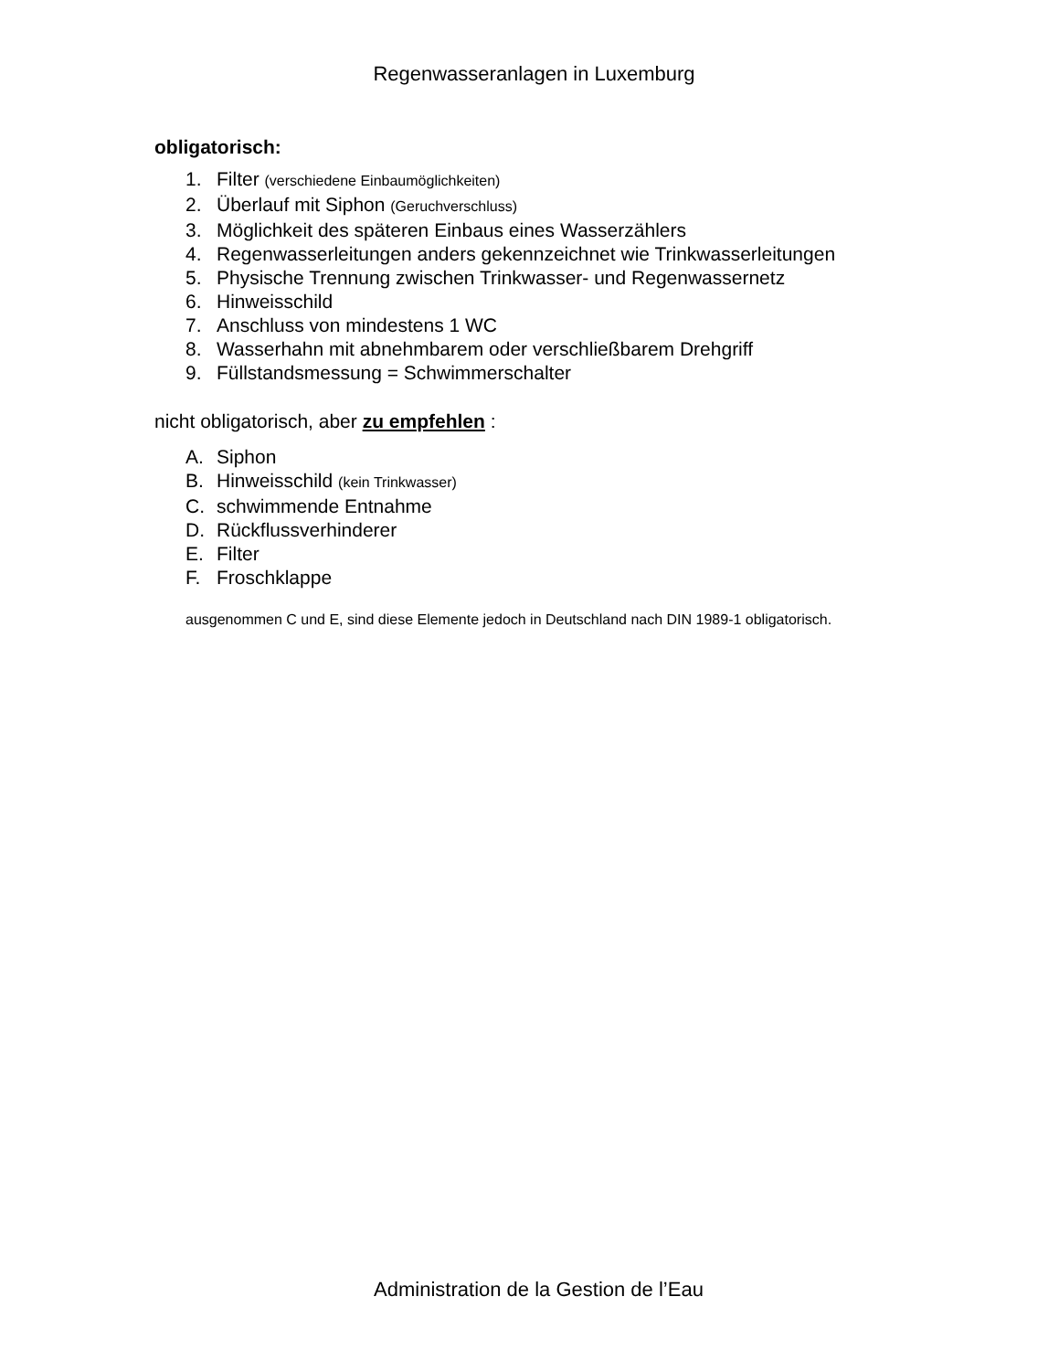Regenwasseranlagen in Luxemburg
obligatorisch:
1. Filter (verschiedene Einbaumöglichkeiten)
2. Überlauf mit Siphon (Geruchverschluss)
3. Möglichkeit des späteren Einbaus eines Wasserzählers
4. Regenwasserleitungen anders gekennzeichnet wie Trinkwasserleitungen
5. Physische Trennung zwischen Trinkwasser- und Regenwassernetz
6. Hinweisschild
7. Anschluss von mindestens 1 WC
8. Wasserhahn mit abnehmbarem oder verschließbarem Drehgriff
9. Füllstandsmessung = Schwimmerschalter
nicht obligatorisch, aber zu empfehlen :
A. Siphon
B. Hinweisschild (kein Trinkwasser)
C. schwimmende Entnahme
D. Rückflussverhinderer
E. Filter
F. Froschklappe
ausgenommen C und E, sind diese Elemente jedoch in Deutschland nach DIN 1989-1 obligatorisch.
Administration de la Gestion de l’Eau